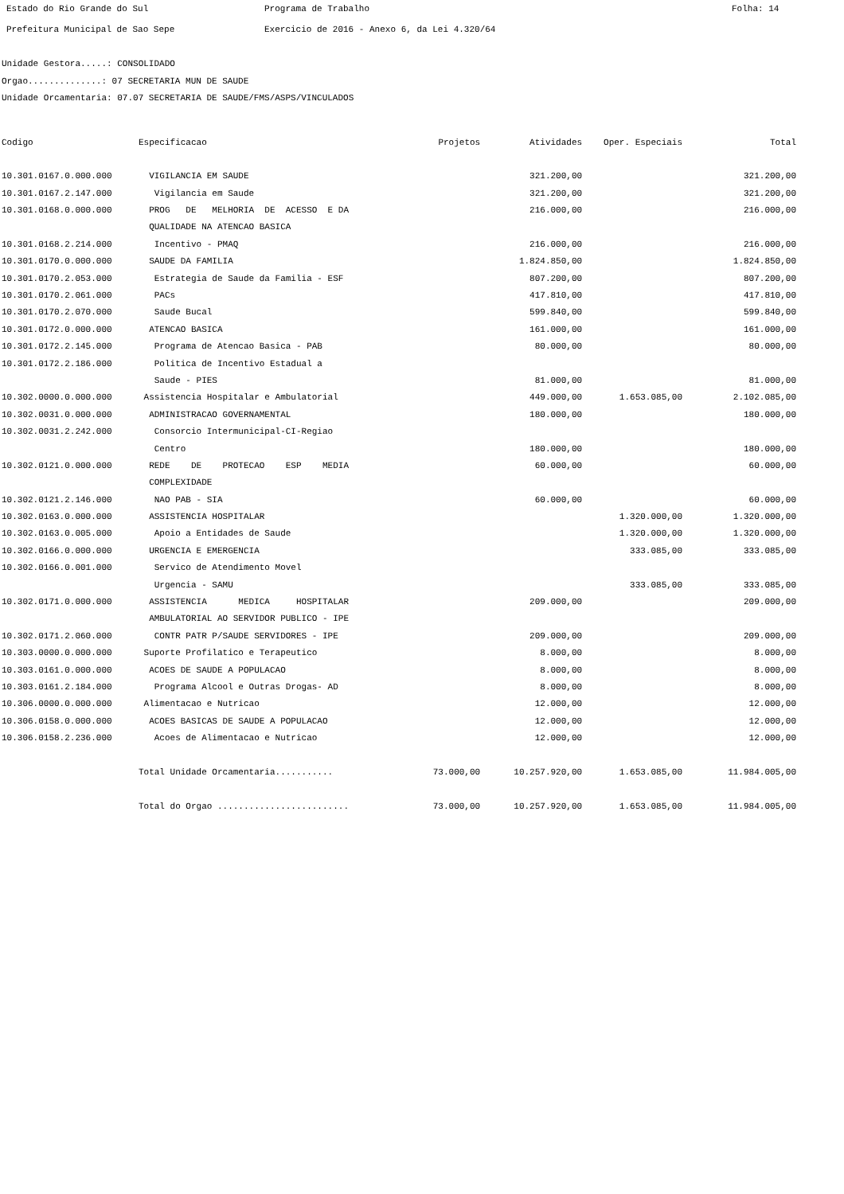Estado do Rio Grande do Sul Programa de Trabalho Folha: 14
Prefeitura Municipal de Sao Sepe Exercicio de 2016 - Anexo 6, da Lei 4.320/64
Unidade Gestora.....: CONSOLIDADO
Orgao..............: 07 SECRETARIA MUN DE SAUDE
Unidade Orcamentaria: 07.07 SECRETARIA DE SAUDE/FMS/ASPS/VINCULADOS
| Codigo | Especificacao | Projetos | Atividades | Oper. Especiais | Total |
| --- | --- | --- | --- | --- | --- |
| 10.301.0167.0.000.000 | VIGILANCIA EM SAUDE | | 321.200,00 | | 321.200,00 |
| 10.301.0167.2.147.000 | Vigilancia em Saude | | 321.200,00 | | 321.200,00 |
| 10.301.0168.0.000.000 | PROG DE MELHORIA DE ACESSO E DA | | 216.000,00 | | 216.000,00 |
| | QUALIDADE NA ATENCAO BASICA | | | | |
| 10.301.0168.2.214.000 | Incentivo - PMAQ | | 216.000,00 | | 216.000,00 |
| 10.301.0170.0.000.000 | SAUDE DA FAMILIA | | 1.824.850,00 | | 1.824.850,00 |
| 10.301.0170.2.053.000 | Estrategia de Saude da Familia - ESF | | 807.200,00 | | 807.200,00 |
| 10.301.0170.2.061.000 | PACs | | 417.810,00 | | 417.810,00 |
| 10.301.0170.2.070.000 | Saude Bucal | | 599.840,00 | | 599.840,00 |
| 10.301.0172.0.000.000 | ATENCAO BASICA | | 161.000,00 | | 161.000,00 |
| 10.301.0172.2.145.000 | Programa de Atencao Basica - PAB | | 80.000,00 | | 80.000,00 |
| 10.301.0172.2.186.000 | Politica de Incentivo Estadual a | | | | |
| | Saude - PIES | | 81.000,00 | | 81.000,00 |
| 10.302.0000.0.000.000 | Assistencia Hospitalar e Ambulatorial | | 449.000,00 | 1.653.085,00 | 2.102.085,00 |
| 10.302.0031.0.000.000 | ADMINISTRACAO GOVERNAMENTAL | | 180.000,00 | | 180.000,00 |
| 10.302.0031.2.242.000 | Consorcio Intermunicipal-CI-Regiao | | | | |
| | Centro | | 180.000,00 | | 180.000,00 |
| 10.302.0121.0.000.000 | REDE DE PROTECAO ESP MEDIA | | 60.000,00 | | 60.000,00 |
| | COMPLEXIDADE | | | | |
| 10.302.0121.2.146.000 | NAO PAB - SIA | | 60.000,00 | | 60.000,00 |
| 10.302.0163.0.000.000 | ASSISTENCIA HOSPITALAR | | | 1.320.000,00 | 1.320.000,00 |
| 10.302.0163.0.005.000 | Apoio a Entidades de Saude | | | 1.320.000,00 | 1.320.000,00 |
| 10.302.0166.0.000.000 | URGENCIA E EMERGENCIA | | | 333.085,00 | 333.085,00 |
| 10.302.0166.0.001.000 | Servico de Atendimento Movel | | | | |
| | Urgencia - SAMU | | | 333.085,00 | 333.085,00 |
| 10.302.0171.0.000.000 | ASSISTENCIA MEDICA HOSPITALAR | | 209.000,00 | | 209.000,00 |
| | AMBULATORIAL AO SERVIDOR PUBLICO - IPE | | | | |
| 10.302.0171.2.060.000 | CONTR PATR P/SAUDE SERVIDORES - IPE | | 209.000,00 | | 209.000,00 |
| 10.303.0000.0.000.000 | Suporte Profilatico e Terapeutico | | 8.000,00 | | 8.000,00 |
| 10.303.0161.0.000.000 | ACOES DE SAUDE A POPULACAO | | 8.000,00 | | 8.000,00 |
| 10.303.0161.2.184.000 | Programa Alcool e Outras Drogas- AD | | 8.000,00 | | 8.000,00 |
| 10.306.0000.0.000.000 | Alimentacao e Nutricao | | 12.000,00 | | 12.000,00 |
| 10.306.0158.0.000.000 | ACOES BASICAS DE SAUDE A POPULACAO | | 12.000,00 | | 12.000,00 |
| 10.306.0158.2.236.000 | Acoes de Alimentacao e Nutricao | | 12.000,00 | | 12.000,00 |
| | Total Unidade Orcamentaria........... | 73.000,00 | 10.257.920,00 | 1.653.085,00 | 11.984.005,00 |
| | Total do Orgao ......................... | 73.000,00 | 10.257.920,00 | 1.653.085,00 | 11.984.005,00 |